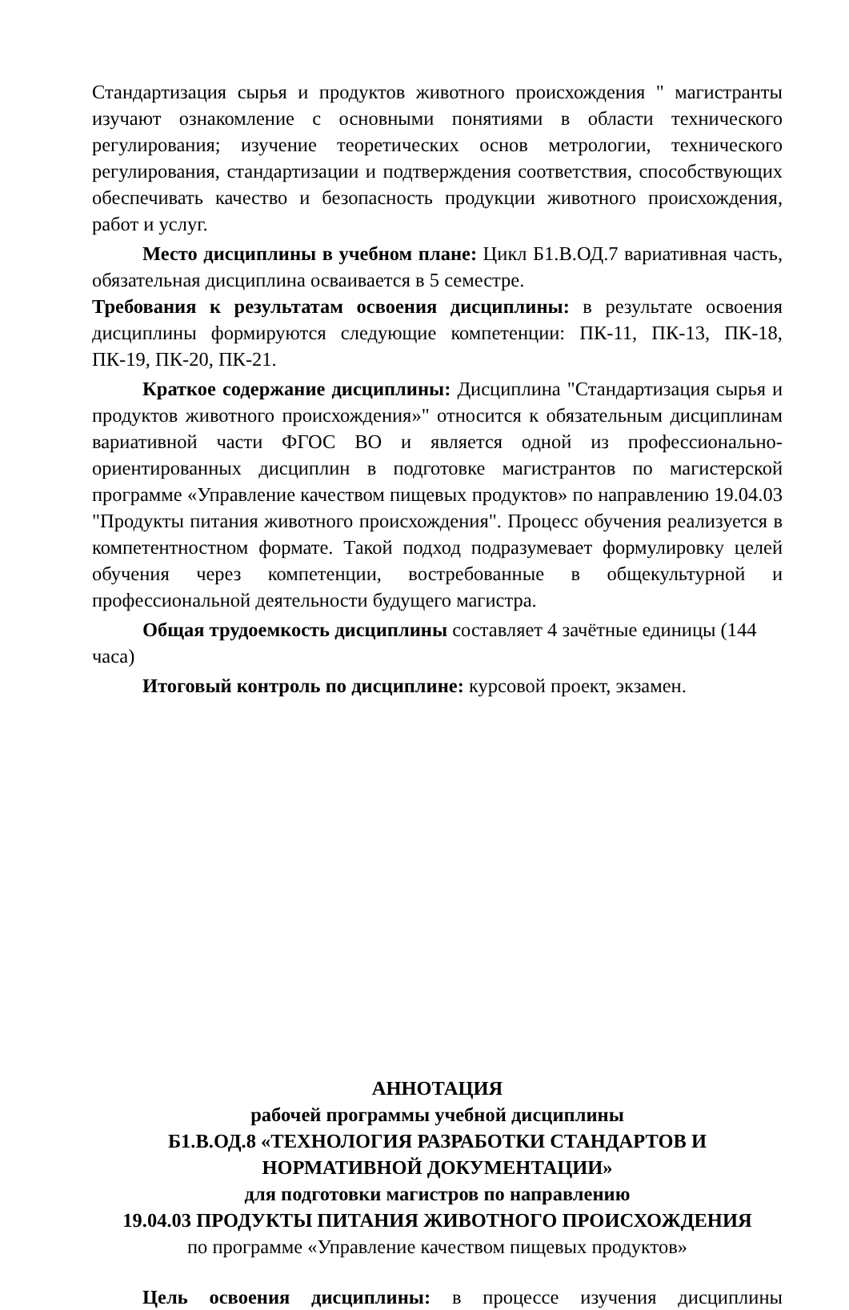Стандартизация сырья и продуктов животного происхождения " магистранты изучают ознакомление с основными понятиями в области технического регулирования; изучение теоретических основ метрологии, технического регулирования, стандартизации и подтверждения соответствия, способствующих обеспечивать качество и безопасность продукции животного происхождения, работ и услуг.
Место дисциплины в учебном плане: Цикл Б1.В.ОД.7 вариативная часть, обязательная дисциплина осваивается в 5 семестре.
Требования к результатам освоения дисциплины: в результате освоения дисциплины формируются следующие компетенции: ПК-11, ПК-13, ПК-18, ПК-19, ПК-20, ПК-21.
Краткое содержание дисциплины: Дисциплина "Стандартизация сырья и продуктов животного происхождения»" относится к обязательным дисциплинам вариативной части ФГОС ВО и является одной из профессионально-ориентированных дисциплин в подготовке магистрантов по магистерской программе «Управление качеством пищевых продуктов» по направлению 19.04.03 "Продукты питания животного происхождения". Процесс обучения реализуется в компетентностном формате. Такой подход подразумевает формулировку целей обучения через компетенции, востребованные в общекультурной и профессиональной деятельности будущего магистра.
Общая трудоемкость дисциплины составляет 4 зачётные единицы (144 часа)
Итоговый контроль по дисциплине: курсовой проект, экзамен.
АННОТАЦИЯ
рабочей программы учебной дисциплины
Б1.В.ОД.8 «ТЕХНОЛОГИЯ РАЗРАБОТКИ СТАНДАРТОВ И НОРМАТИВНОЙ ДОКУМЕНТАЦИИ»
для подготовки магистров по направлению
19.04.03 ПРОДУКТЫ ПИТАНИЯ ЖИВОТНОГО ПРОИСХОЖДЕНИЯ
по программе «Управление качеством пищевых продуктов»
Цель освоения дисциплины: в процессе изучения дисциплины